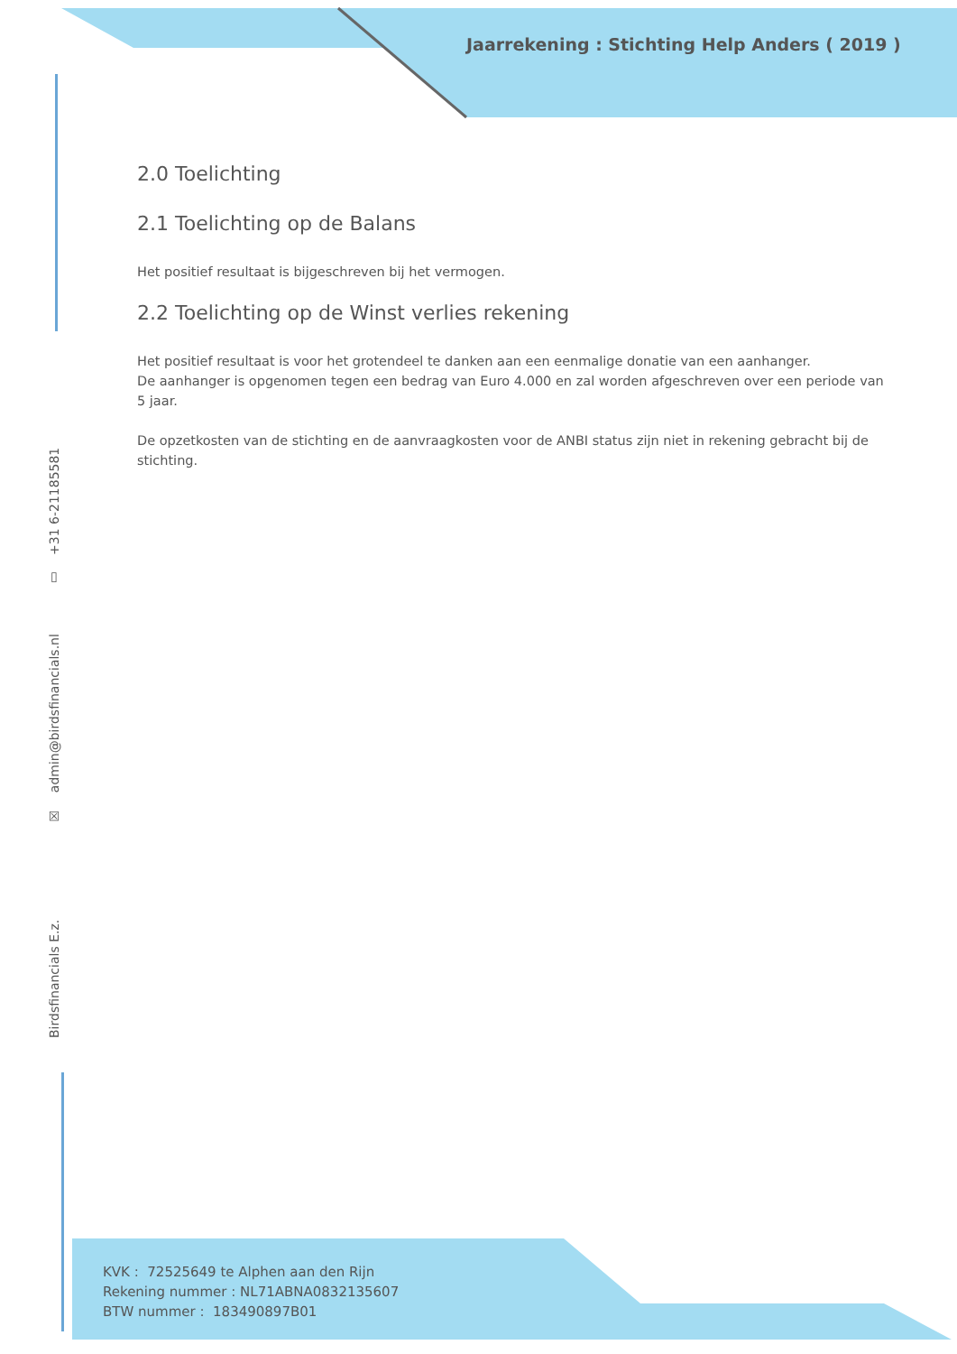Jaarrekening : Stichting Help Anders ( 2019 )
2.0 Toelichting
2.1 Toelichting op de Balans
Het positief resultaat is bijgeschreven bij het vermogen.
2.2 Toelichting op de Winst verlies rekening
Het positief resultaat is voor het grotendeel te danken aan een eenmalige donatie van een aanhanger.
De aanhanger is opgenomen tegen een bedrag van Euro 4.000 en zal worden afgeschreven over een periode van 5 jaar.
De opzetkosten van de stichting en de aanvraagkosten voor de ANBI status zijn niet in rekening gebracht bij de stichting.
Birdsfinancials E.z. ☒ admin@birdsfinancials.nl ▯ +31 6-21185581
KVK : 72525649 te Alphen aan den Rijn
Rekening nummer : NL71ABNA0832135607
BTW nummer : 183490897B01